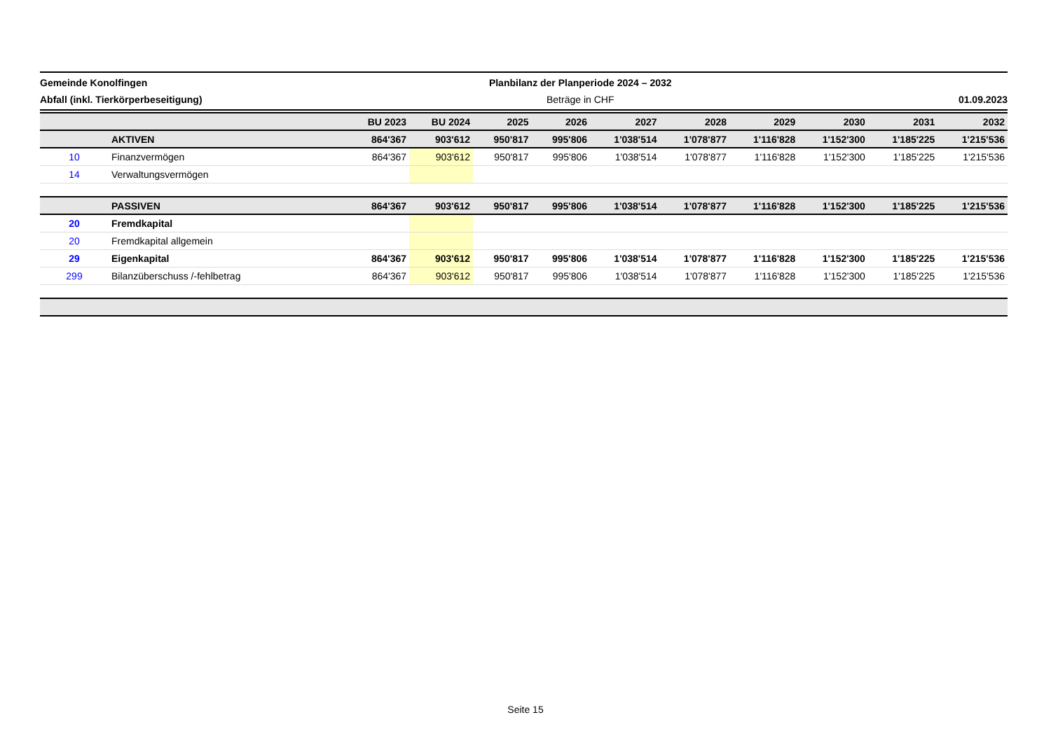Gemeinde Konolfingen
Abfall (inkl. Tierkörperbeseitigung)
Planbilanz der Planperiode 2024 – 2032
Beträge in CHF
01.09.2023
| | | BU 2023 | BU 2024 | 2025 | 2026 | 2027 | 2028 | 2029 | 2030 | 2031 | 2032 |
| --- | --- | --- | --- | --- | --- | --- | --- | --- | --- | --- | --- |
| | AKTIVEN | 864'367 | 903'612 | 950'817 | 995'806 | 1'038'514 | 1'078'877 | 1'116'828 | 1'152'300 | 1'185'225 | 1'215'536 |
| 10 | Finanzvermögen | 864'367 | 903'612 | 950'817 | 995'806 | 1'038'514 | 1'078'877 | 1'116'828 | 1'152'300 | 1'185'225 | 1'215'536 |
| 14 | Verwaltungsvermögen | | | | | | | | | | |
| | PASSIVEN | 864'367 | 903'612 | 950'817 | 995'806 | 1'038'514 | 1'078'877 | 1'116'828 | 1'152'300 | 1'185'225 | 1'215'536 |
| 20 | Fremdkapital | | | | | | | | | | |
| 20 | Fremdkapital allgemein | | | | | | | | | | |
| 29 | Eigenkapital | 864'367 | 903'612 | 950'817 | 995'806 | 1'038'514 | 1'078'877 | 1'116'828 | 1'152'300 | 1'185'225 | 1'215'536 |
| 299 | Bilanzüberschuss /-fehlbetrag | 864'367 | 903'612 | 950'817 | 995'806 | 1'038'514 | 1'078'877 | 1'116'828 | 1'152'300 | 1'185'225 | 1'215'536 |
Seite 15